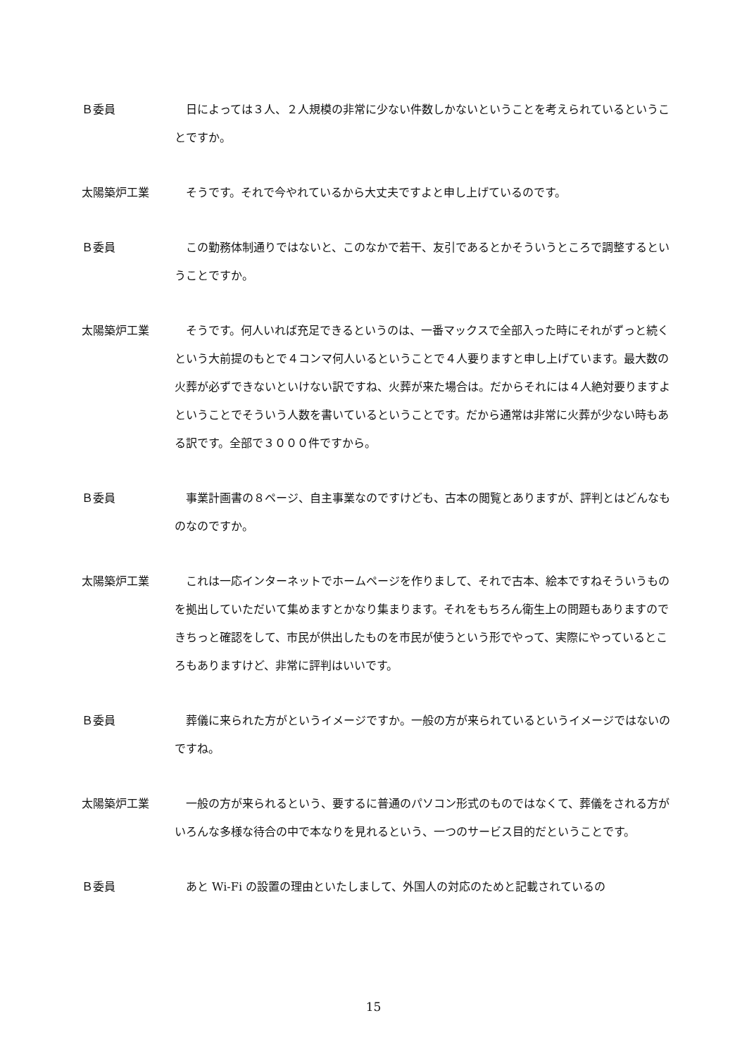Ｂ委員 日によっては３人、２人規模の非常に少ない件数しかないということを考えられているということですか。
太陽築炉工業 そうです。それで今やれているから大丈夫ですよと申し上げているのです。
Ｂ委員 この勤務体制通りではないと、このなかで若干、友引であるとかそういうところで調整するということですか。
太陽築炉工業 そうです。何人いれば充足できるというのは、一番マックスで全部入った時にそれがずっと続くという大前提のもとで４コンマ何人いるということで４人要りますと申し上げています。最大数の火葬が必ずできないといけない訳ですね、火葬が来た場合は。だからそれには４人絶対要りますよということでそういう人数を書いているということです。だから通常は非常に火葬が少ない時もある訳です。全部で３０００件ですから。
Ｂ委員 事業計画書の８ページ、自主事業なのですけども、古本の閲覧とありますが、評判とはどんなものなのですか。
太陽築炉工業 これは一応インターネットでホームページを作りまして、それで古本、絵本ですねそういうものを拠出していただいて集めますとかなり集まります。それをもちろん衛生上の問題もありますのできちっと確認をして、市民が供出したものを市民が使うという形でやって、実際にやっているところもありますけど、非常に評判はいいです。
Ｂ委員 葬儀に来られた方がというイメージですか。一般の方が来られているというイメージではないのですね。
太陽築炉工業 一般の方が来られるという、要するに普通のパソコン形式のものではなくて、葬儀をされる方がいろんな多様な待合の中で本なりを見れるという、一つのサービス目的だということです。
Ｂ委員 あと Wi-Fi の設置の理由といたしまして、外国人の対応のためと記載されているの
15